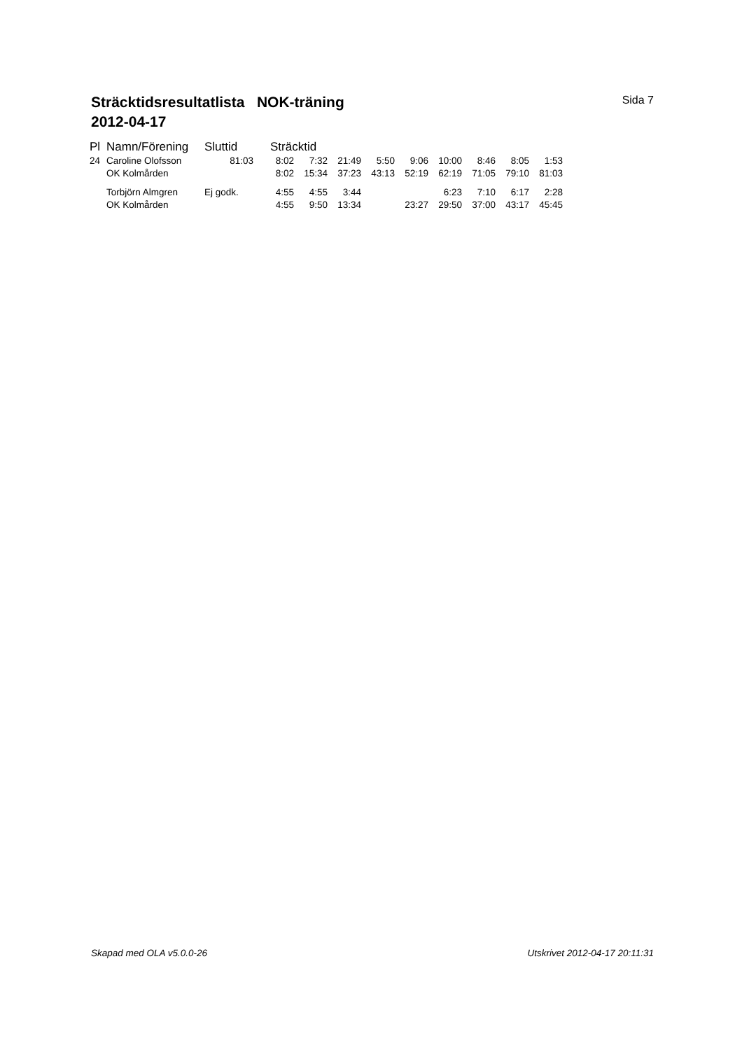Sträcktidsresultatlista NOK-träning
2012-04-17
Sida 7
| Pl | Namn/Förening | Sluttid | Sträcktid | | | | | | | | |
| --- | --- | --- | --- | --- | --- | --- | --- | --- | --- | --- | --- |
| 24 | Caroline Olofsson | 81:03 | 8:02 | 7:32 | 21:49 | 5:50 | 9:06 | 10:00 | 8:46 | 8:05 | 1:53 |
| | OK Kolmården | | 8:02 | 15:34 | 37:23 | 43:13 | 52:19 | 62:19 | 71:05 | 79:10 | 81:03 |
| | Torbjörn Almgren | Ej godk. | 4:55 | 4:55 | 3:44 | | | 6:23 | 7:10 | 6:17 | 2:28 |
| | OK Kolmården | | 4:55 | 9:50 | 13:34 | | 23:27 | 29:50 | 37:00 | 43:17 | 45:45 |
Skapad med OLA v5.0.0-26 Utskrivet 2012-04-17 20:11:31